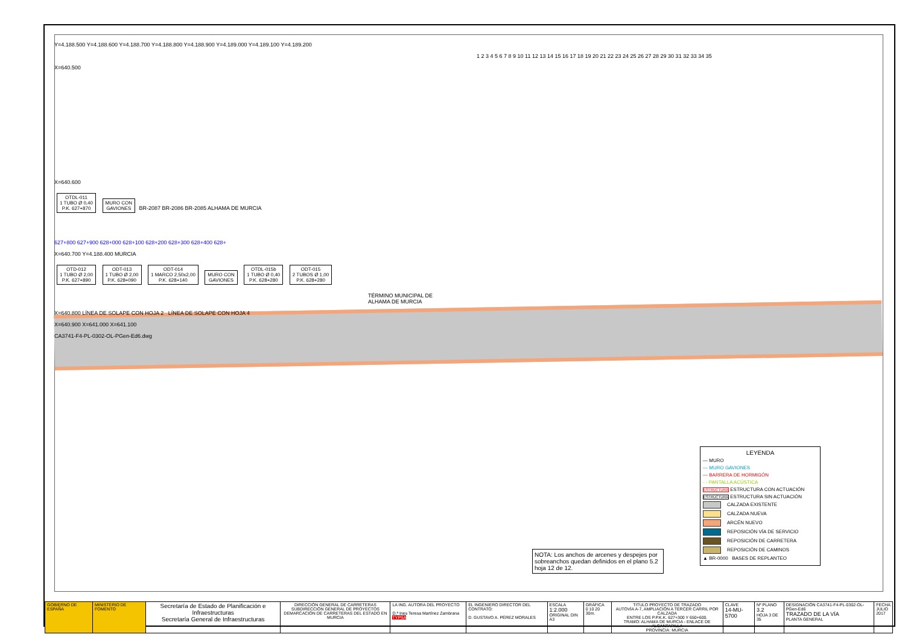Y=4.188.500 Y=4.188.600 Y=4.188.700 Y=4.188.800 Y=4.188.900 Y=4.189.000 Y=4.189.100 Y=4.189.200
1 2 3 4 5 6 7 8 9 10 11 12 13 14 15 16 17 18 19 20 21 22 23 24 25 26 27 28 29 30 31 32 33 34 35
X=640.500
X=640.600
OTDL-011
1 TUBO Ø 0,40
P.K. 627+870 MURO CON
GAVIONES BR-2087 BR-2086 BR-2085 ALHAMA DE MURCIA
627+800 627+900 628+000 628+100 628+200 628+300 628+400 628+
X=640.700 Y=4.188.400 MURCIA
OTD-012
1 TUBO Ø 2,00
P.K. 627+890 ODT-013
1 TUBO Ø 2,00
P.K. 628+090 ODT-014
1 MARCO 2,50x2,00
P.K. 628+140 MURO CON
GAVIONES OTDL-015b
1 TUBO Ø 0,40
P.K. 628+280 ODT-015
2 TUBOS Ø 1,00
P.K. 628+280
TÉRMINO MUNICIPAL DE
ALHAMA DE MURCIA
X=640.800 LÍNEA DE SOLAPE CON HOJA 2 LÍNEA DE SOLAPE CON HOJA 4
X=640.900 X=641.000 X=641.100
CA3741-F4-PL-0302-OL-PGen-Ed6.dwg
LEYENDA
— MURO
— MURO GAVIONES
— BARRERA DE HORMIGÓN
- - PANTALLA ACÚSTICA
ESTRUCTURA ESTRUCTURA CON ACTUACIÓN
ESTRUCTURA ESTRUCTURA SIN ACTUACIÓN
CALZADA EXISTENTE
CALZADA NUEVA
ARCÉN NUEVO
REPOSICIÓN VÍA DE SERVICIO
REPOSICIÓN DE CARRETERA
REPOSICIÓN DE CAMINOS
▲ BR-0000 BASES DE REPLANTEO
NOTA: Los anchos de arcenes y despejes por sobreanchos quedan definidos en el plano 5.2 hoja 12 de 12.
| GOBIERNO DE ESPAÑA | MINISTERIO DE FOMENTO | Secretaría de Estado de Planificación e Infraestructuras Secretaría General de Infraestructuras | DIRECCIÓN GENERAL DE CARRETERAS SUBDIRECCIÓN GENERAL DE PROYECTOS DEMARCACIÓN DE CARRETERAS DEL ESTADO EN MURCIA | LA ING. AUTORA DEL PROYECTO D.ª Ines Teresa Martínez Zambrana TYPSA | EL INGENIERO DIRECTOR DEL CONTRATO: D. GUSTAVO A. PÉREZ MORALES | ESCALA 1:2.000 ORIGINAL DIN A3 | GRÁFICA 0 10 20 30m. | TITULO PROYECTO DE TRAZADO AUTOVÍA A-7, AMPLIACIÓN A TERCER CARRIL POR CALZADA ENTRE LOS P.P.K.K. 627+300 Y 650+600. TRAMO: ALHAMA DE MURCIA - ENLACE DE ALCANTARILLA PROVINCIA: MURCIA | CLAVE 14-MU-5700 | Nº PLANO 3.2 HOJA 3 DE 35 | DESIGNACIÓN CA3741-F4-PL-0302-OL-PGen-Ed6 TRAZADO DE LA VÍA PLANTA GENERAL | FECHA JULIO 2017 |